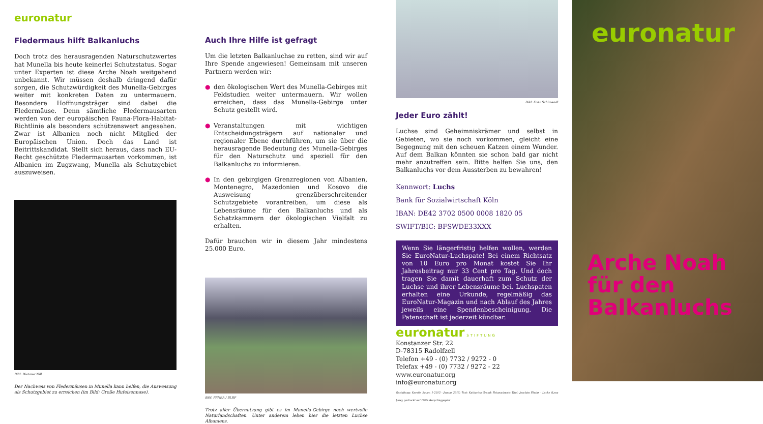euronatur
Fledermaus hilft Balkanluchs
Doch trotz des herausragenden Naturschutzwertes hat Munella bis heute keinerlei Schutzstatus. Sogar unter Experten ist diese Arche Noah weitgehend unbekannt. Wir müssen deshalb dringend dafür sorgen, die Schutzwürdigkeit des Munella-Gebirges weiter mit konkreten Daten zu untermauern. Besondere Hoffnungsträger sind dabei die Fledermäuse. Denn sämtliche Fledermausarten werden von der europäischen Fauna-Flora-Habitat-Richtlinie als besonders schützenswert angesehen. Zwar ist Albanien noch nicht Mitglied der Europäischen Union. Doch das Land ist Beitrittskandidat. Stellt sich heraus, dass nach EU-Recht geschützte Fledermausarten vorkommen, ist Albanien im Zugzwang, Munella als Schutzgebiet auszuweisen.
Bild: Dietmar Nill
Der Nachweis von Fledermäusen in Munella kann helfen, die Ausweisung als Schutzgebiet zu erreichen (im Bild: Große Hufeisennase).
Auch Ihre Hilfe ist gefragt
Um die letzten Balkanluchse zu retten, sind wir auf Ihre Spende angewiesen! Gemeinsam mit unseren Partnern werden wir:
● den ökologischen Wert des Munella-Gebirges mit Feldstudien weiter untermauern. Wir wollen erreichen, dass das Munella-Gebirge unter Schutz gestellt wird.
● Veranstaltungen mit wichtigen Entscheidungsträgern auf nationaler und regionaler Ebene durchführen, um sie über die herausragende Bedeutung des Munella-Gebirges für den Naturschutz und speziell für den Balkanluchs zu informieren.
● In den gebirgigen Grenzregionen von Albanien, Montenegro, Mazedonien und Kosovo die Ausweisung grenzüberschreitender Schutzgebiete vorantreiben, um diese als Lebensräume für den Balkanluchs und als Schatzkammern der ökologischen Vielfalt zu erhalten.
Dafür brauchen wir in diesem Jahr mindestens 25.000 Euro.
Bild: PPNEA / BLRP
Trotz aller Übernutzung gibt es im Munella-Gebirge noch wertvolle Naturlandschaften. Unter anderem leben hier die letzten Luchse Albaniens.
Bild: Fritz Schimandl
Jeder Euro zählt!
Luchse sind Geheimniskrämer und selbst in Gebieten, wo sie noch vorkommen, gleicht eine Begegnung mit den scheuen Katzen einem Wunder. Auf dem Balkan könnten sie schon bald gar nicht mehr anzutreffen sein. Bitte helfen Sie uns, den Balkanluchs vor dem Aussterben zu bewahren!
Kennwort: Luchs
Bank für Sozialwirtschaft Köln
IBAN: DE42 3702 0500 0008 1820 05
SWIFT/BIC: BFSWDE33XXX
Wenn Sie längerfristig helfen wollen, werden Sie EuroNatur-Luchspate! Bei einem Richtsatz von 10 Euro pro Monat kostet Sie Ihr Jahresbeitrag nur 33 Cent pro Tag. Und doch tragen Sie damit dauerhaft zum Schutz der Luchse und ihrer Lebensräume bei. Luchspaten erhalten eine Urkunde, regelmäßig das EuroNatur-Magazin und nach Ablauf des Jahres jeweils eine Spendenbescheinigung. Die Patenschaft ist jederzeit kündbar.
euronatur STIFTUNG
Konstanzer Str. 22
D-78315 Radolfzell
Telefon +49 - (0) 7732 / 9272 - 0
Telefax +49 - (0) 7732 / 9272 - 22
www.euronatur.org
info@euronatur.org
Gestaltung: Kerstin Sauer, 1-2015 - Januar 2015; Text: Katharina Grund; Fotonachweis Titel: Joachim Flachs - Luchs (Lynx lynx); gedruckt auf 100% Recyclingpapier
euronatur
Arche Noah
für den
Balkanluchs